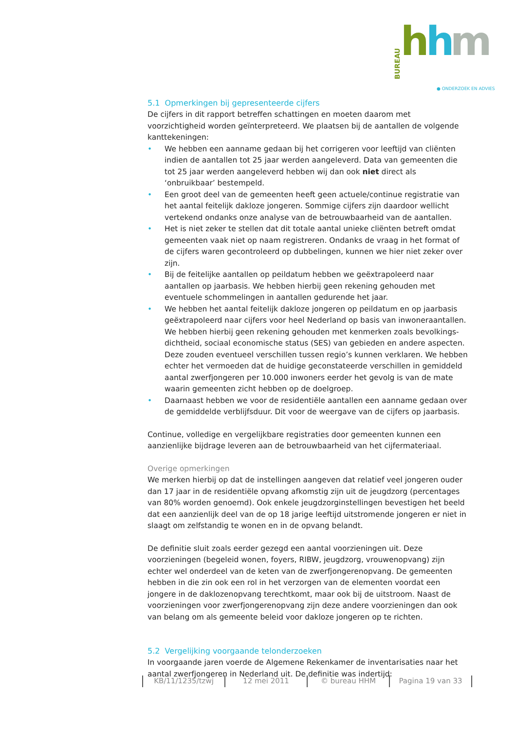BUREAU
h h m
● ONDERZOEK EN ADVIES
5.1 Opmerkingen bij gepresenteerde cijfers
De cijfers in dit rapport betreffen schattingen en moeten daarom met voorzichtigheid worden geïnterpreteerd. We plaatsen bij de aantallen de volgende kanttekeningen:
• We hebben een aanname gedaan bij het corrigeren voor leeftijd van cliënten indien de aantallen tot 25 jaar werden aangeleverd. Data van gemeenten die tot 25 jaar werden aangeleverd hebben wij dan ook niet direct als ‘onbruikbaar’ bestempeld.
• Een groot deel van de gemeenten heeft geen actuele/continue registratie van het aantal feitelijk dakloze jongeren. Sommige cijfers zijn daardoor wellicht vertekend ondanks onze analyse van de betrouwbaarheid van de aantallen.
• Het is niet zeker te stellen dat dit totale aantal unieke cliënten betreft omdat gemeenten vaak niet op naam registreren. Ondanks de vraag in het format of de cijfers waren gecontroleerd op dubbelingen, kunnen we hier niet zeker over zijn.
• Bij de feitelijke aantallen op peildatum hebben we geëxtrapoleerd naar aantallen op jaarbasis. We hebben hierbij geen rekening gehouden met eventuele schommelingen in aantallen gedurende het jaar.
• We hebben het aantal feitelijk dakloze jongeren op peildatum en op jaarbasis geëxtrapoleerd naar cijfers voor heel Nederland op basis van inwoneraantallen. We hebben hierbij geen rekening gehouden met kenmerken zoals bevolkings-dichtheid, sociaal economische status (SES) van gebieden en andere aspecten. Deze zouden eventueel verschillen tussen regio’s kunnen verklaren. We hebben echter het vermoeden dat de huidige geconstateerde verschillen in gemiddeld aantal zwerfjongeren per 10.000 inwoners eerder het gevolg is van de mate waarin gemeenten zicht hebben op de doelgroep.
• Daarnaast hebben we voor de residentiële aantallen een aanname gedaan over de gemiddelde verblijfsduur. Dit voor de weergave van de cijfers op jaarbasis.
Continue, volledige en vergelijkbare registraties door gemeenten kunnen een aanzienlijke bijdrage leveren aan de betrouwbaarheid van het cijfermateriaal.
Overige opmerkingen
We merken hierbij op dat de instellingen aangeven dat relatief veel jongeren ouder dan 17 jaar in de residentiële opvang afkomstig zijn uit de jeugdzorg (percentages van 80% worden genoemd). Ook enkele jeugdzorginstellingen bevestigen het beeld dat een aanzienlijk deel van de op 18 jarige leeftijd uitstromende jongeren er niet in slaagt om zelfstandig te wonen en in de opvang belandt.
De definitie sluit zoals eerder gezegd een aantal voorzieningen uit. Deze voorzieningen (begeleid wonen, foyers, RIBW, jeugdzorg, vrouwenopvang) zijn echter wel onderdeel van de keten van de zwerfjongerenopvang. De gemeenten hebben in die zin ook een rol in het verzorgen van de elementen voordat een jongere in de daklozenopvang terechtkomt, maar ook bij de uitstroom. Naast de voorzieningen voor zwerfjongerenopvang zijn deze andere voorzieningen dan ook van belang om als gemeente beleid voor dakloze jongeren op te richten.
5.2 Vergelijking voorgaande telonderzoeken
In voorgaande jaren voerde de Algemene Rekenkamer de inventarisaties naar het aantal zwerfjongeren in Nederland uit. De definitie was indertijd:
KB/11/1235/tzwj 12 mei 2011 © bureau HHM Pagina 19 van 33